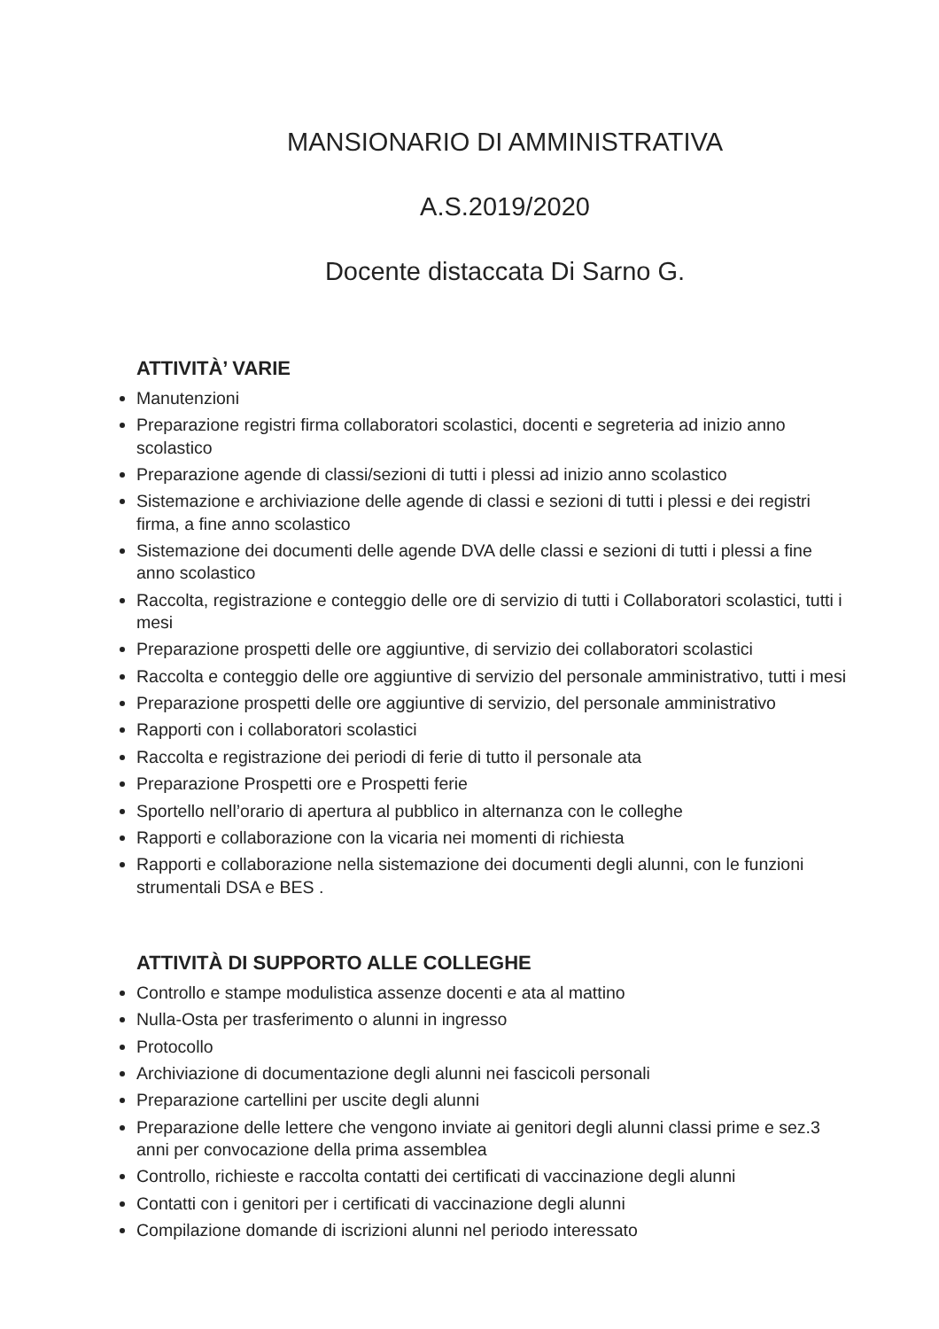MANSIONARIO DI AMMINISTRATIVA
A.S.2019/2020
Docente distaccata Di Sarno G.
ATTIVITÀ’ VARIE
Manutenzioni
Preparazione registri firma collaboratori scolastici, docenti e segreteria ad inizio anno scolastico
Preparazione agende di classi/sezioni di tutti i plessi ad inizio anno scolastico
Sistemazione e archiviazione delle agende di classi e sezioni di tutti i plessi e dei registri firma, a fine anno scolastico
Sistemazione dei documenti delle agende DVA delle classi e sezioni di tutti i plessi a fine anno scolastico
Raccolta, registrazione e conteggio delle ore di servizio di tutti i Collaboratori scolastici, tutti i mesi
Preparazione prospetti delle ore aggiuntive, di servizio dei collaboratori scolastici
Raccolta e conteggio delle ore aggiuntive di servizio del personale amministrativo, tutti i mesi
Preparazione prospetti delle ore aggiuntive di servizio, del personale amministrativo
Rapporti con i collaboratori scolastici
Raccolta e registrazione dei periodi di ferie di tutto il personale ata
Preparazione Prospetti ore e Prospetti ferie
Sportello nell’orario di apertura al pubblico in alternanza con le colleghe
Rapporti e collaborazione con la vicaria nei momenti di richiesta
Rapporti e collaborazione nella sistemazione dei documenti degli alunni, con le funzioni strumentali DSA e BES .
ATTIVITÀ DI SUPPORTO ALLE COLLEGHE
Controllo e stampe modulistica assenze docenti e ata al mattino
Nulla-Osta per trasferimento o alunni in ingresso
Protocollo
Archiviazione di documentazione degli alunni nei fascicoli personali
Preparazione cartellini per uscite degli alunni
Preparazione delle lettere che vengono inviate ai genitori degli alunni classi prime e sez.3 anni per convocazione della prima assemblea
Controllo, richieste e raccolta contatti dei certificati di vaccinazione degli alunni
Contatti con i genitori per i certificati di vaccinazione degli alunni
Compilazione domande di iscrizioni alunni nel periodo interessato